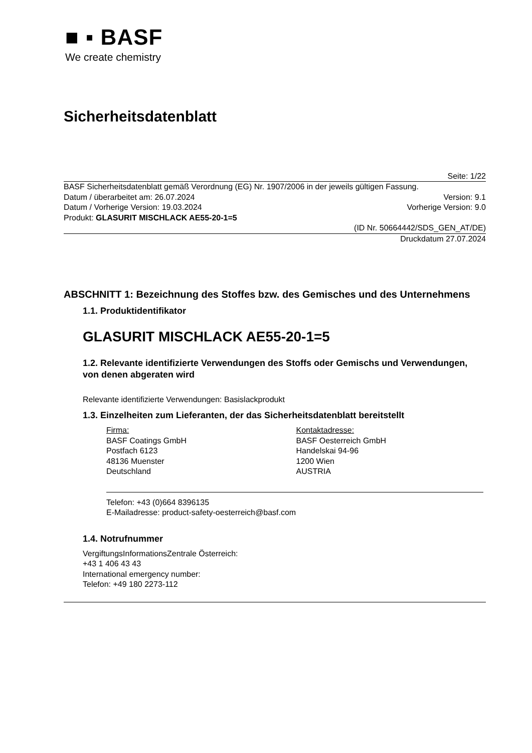■ ▪ BASF
We create chemistry
Sicherheitsdatenblatt
Seite: 1/22
BASF Sicherheitsdatenblatt gemäß Verordnung (EG) Nr. 1907/2006 in der jeweils gültigen Fassung.
Datum / überarbeitet am: 26.07.2024 Version: 9.1
Datum / Vorherige Version: 19.03.2024 Vorherige Version: 9.0
Produkt: GLASURIT MISCHLACK AE55-20-1=5
(ID Nr. 50664442/SDS_GEN_AT/DE)
Druckdatum 27.07.2024
ABSCHNITT 1: Bezeichnung des Stoffes bzw. des Gemisches und des Unternehmens
1.1. Produktidentifikator
GLASURIT MISCHLACK AE55-20-1=5
1.2. Relevante identifizierte Verwendungen des Stoffs oder Gemischs und Verwendungen, von denen abgeraten wird
Relevante identifizierte Verwendungen: Basislackprodukt
1.3. Einzelheiten zum Lieferanten, der das Sicherheitsdatenblatt bereitstellt
Firma:
BASF Coatings GmbH
Postfach 6123
48136 Muenster
Deutschland
Kontaktadresse:
BASF Oesterreich GmbH
Handelskai 94-96
1200 Wien
AUSTRIA
Telefon: +43 (0)664 8396135
E-Mailadresse: product-safety-oesterreich@basf.com
1.4. Notrufnummer
VergiftungsInformationsZentrale Österreich:
+43 1 406 43 43
International emergency number:
Telefon: +49 180 2273-112